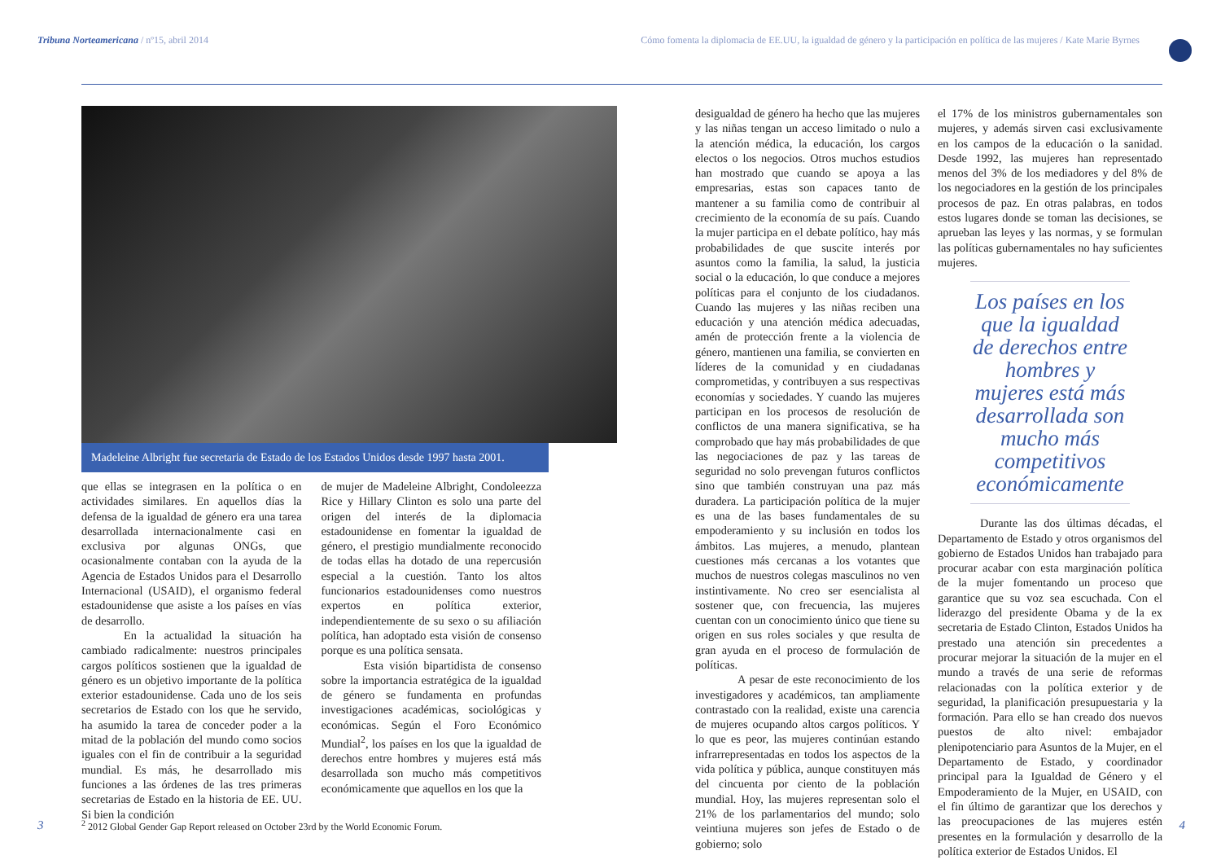Tribuna Norteamericana / nº15, abril 2014
Cómo fomenta la diplomacia de EE.UU, la igualdad de género y la participación en política de las mujeres / Kate Marie Byrnes
Madeleine Albright fue secretaria de Estado de los Estados Unidos desde 1997 hasta 2001.
que ellas se integrasen en la política o en actividades similares. En aquellos días la defensa de la igualdad de género era una tarea desarrollada internacionalmente casi en exclusiva por algunas ONGs, que ocasionalmente contaban con la ayuda de la Agencia de Estados Unidos para el Desarrollo Internacional (USAID), el organismo federal estadounidense que asiste a los países en vías de desarrollo.
En la actualidad la situación ha cambiado radicalmente: nuestros principales cargos políticos sostienen que la igualdad de género es un objetivo importante de la política exterior estadounidense. Cada uno de los seis secretarios de Estado con los que he servido, ha asumido la tarea de conceder poder a la mitad de la población del mundo como socios iguales con el fin de contribuir a la seguridad mundial. Es más, he desarrollado mis funciones a las órdenes de las tres primeras secretarias de Estado en la historia de EE. UU. Si bien la condición
de mujer de Madeleine Albright, Condoleezza Rice y Hillary Clinton es solo una parte del origen del interés de la diplomacia estadounidense en fomentar la igualdad de género, el prestigio mundialmente reconocido de todas ellas ha dotado de una repercusión especial a la cuestión. Tanto los altos funcionarios estadounidenses como nuestros expertos en política exterior, independientemente de su sexo o su afiliación política, han adoptado esta visión de consenso porque es una política sensata.
Esta visión bipartidista de consenso sobre la importancia estratégica de la igualdad de género se fundamenta en profundas investigaciones académicas, sociológicas y económicas. Según el Foro Económico Mundial<sup>2</sup>, los países en los que la igualdad de derechos entre hombres y mujeres está más desarrollada son mucho más competitivos económicamente que aquellos en los que la
desigualdad de género ha hecho que las mujeres y las niñas tengan un acceso limitado o nulo a la atención médica, la educación, los cargos electos o los negocios. Otros muchos estudios han mostrado que cuando se apoya a las empresarias, estas son capaces tanto de mantener a su familia como de contribuir al crecimiento de la economía de su país. Cuando la mujer participa en el debate político, hay más probabilidades de que suscite interés por asuntos como la familia, la salud, la justicia social o la educación, lo que conduce a mejores políticas para el conjunto de los ciudadanos. Cuando las mujeres y las niñas reciben una educación y una atención médica adecuadas, amén de protección frente a la violencia de género, mantienen una familia, se convierten en líderes de la comunidad y en ciudadanas comprometidas, y contribuyen a sus respectivas economías y sociedades. Y cuando las mujeres participan en los procesos de resolución de conflictos de una manera significativa, se ha comprobado que hay más probabilidades de que las negociaciones de paz y las tareas de seguridad no solo prevengan futuros conflictos sino que también construyan una paz más duradera. La participación política de la mujer es una de las bases fundamentales de su empoderamiento y su inclusión en todos los ámbitos. Las mujeres, a menudo, plantean cuestiones más cercanas a los votantes que muchos de nuestros colegas masculinos no ven instintivamente. No creo ser esencialista al sostener que, con frecuencia, las mujeres cuentan con un conocimiento único que tiene su origen en sus roles sociales y que resulta de gran ayuda en el proceso de formulación de políticas.
A pesar de este reconocimiento de los investigadores y académicos, tan ampliamente contrastado con la realidad, existe una carencia de mujeres ocupando altos cargos políticos. Y lo que es peor, las mujeres continúan estando infrarrepresentadas en todos los aspectos de la vida política y pública, aunque constituyen más del cincuenta por ciento de la población mundial. Hoy, las mujeres representan solo el 21% de los parlamentarios del mundo; solo veintiuna mujeres son jefes de Estado o de gobierno; solo
el 17% de los ministros gubernamentales son mujeres, y además sirven casi exclusivamente en los campos de la educación o la sanidad. Desde 1992, las mujeres han representado menos del 3% de los mediadores y del 8% de los negociadores en la gestión de los principales procesos de paz. En otras palabras, en todos estos lugares donde se toman las decisiones, se aprueban las leyes y las normas, y se formulan las políticas gubernamentales no hay suficientes mujeres.
Los países en los que la igualdad de derechos entre hombres y mujeres está más desarrollada son mucho más competitivos económicamente
Durante las dos últimas décadas, el Departamento de Estado y otros organismos del gobierno de Estados Unidos han trabajado para procurar acabar con esta marginación política de la mujer fomentando un proceso que garantice que su voz sea escuchada. Con el liderazgo del presidente Obama y de la ex secretaria de Estado Clinton, Estados Unidos ha prestado una atención sin precedentes a procurar mejorar la situación de la mujer en el mundo a través de una serie de reformas relacionadas con la política exterior y de seguridad, la planificación presupuestaria y la formación. Para ello se han creado dos nuevos puestos de alto nivel: embajador plenipotenciario para Asuntos de la Mujer, en el Departamento de Estado, y coordinador principal para la Igualdad de Género y el Empoderamiento de la Mujer, en USAID, con el fin último de garantizar que los derechos y las preocupaciones de las mujeres estén presentes en la formulación y desarrollo de la política exterior de Estados Unidos. El
3<sup>2</sup> 2012 Global Gender Gap Report released on October 23rd by the World Economic Forum. 4